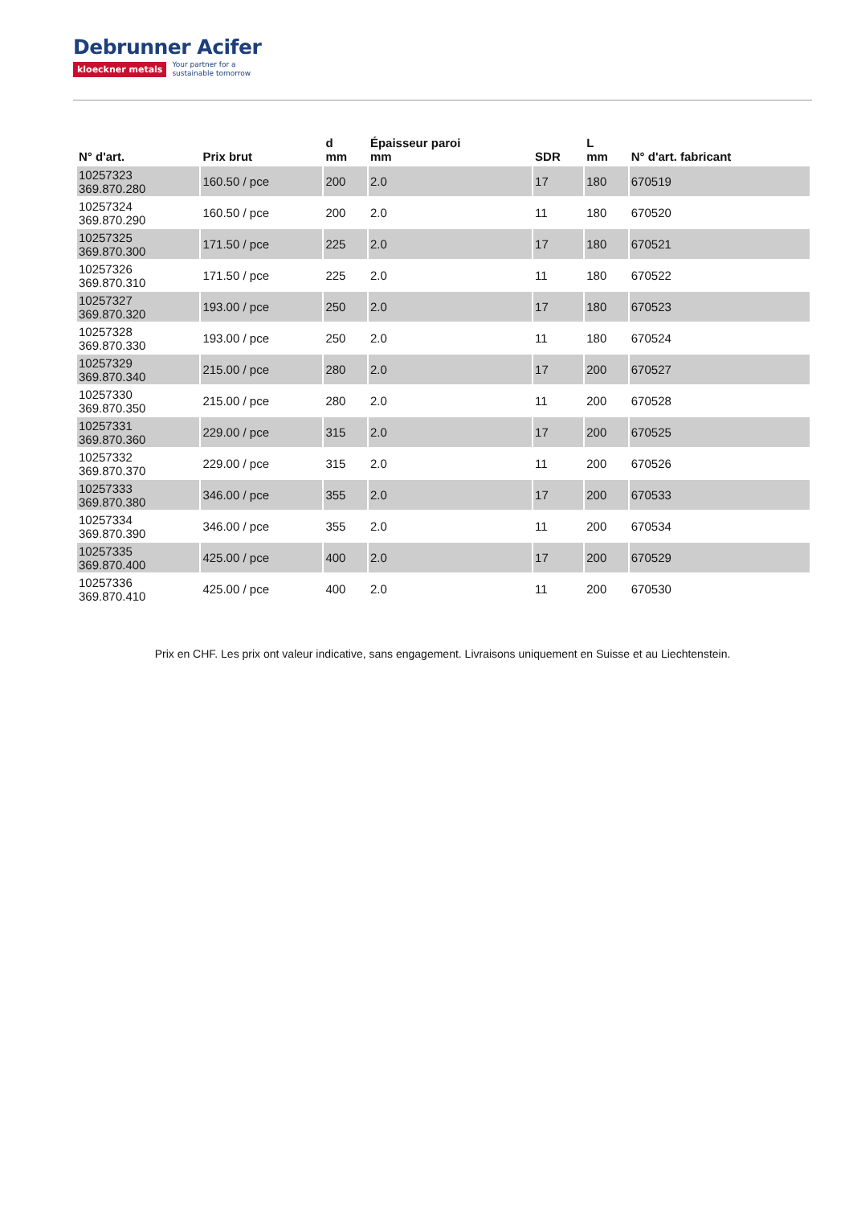Debrunner Acifer
kloeckner metals Your partner for a
sustainable tomorrow
| N° d'art. | Prix brut | d mm | Épaisseur paroi mm | SDR | L mm | N° d'art. fabricant |
| --- | --- | --- | --- | --- | --- | --- |
| 10257323 369.870.280 | 160.50 / pce | 200 | 2.0 | 17 | 180 | 670519 |
| 10257324 369.870.290 | 160.50 / pce | 200 | 2.0 | 11 | 180 | 670520 |
| 10257325 369.870.300 | 171.50 / pce | 225 | 2.0 | 17 | 180 | 670521 |
| 10257326 369.870.310 | 171.50 / pce | 225 | 2.0 | 11 | 180 | 670522 |
| 10257327 369.870.320 | 193.00 / pce | 250 | 2.0 | 17 | 180 | 670523 |
| 10257328 369.870.330 | 193.00 / pce | 250 | 2.0 | 11 | 180 | 670524 |
| 10257329 369.870.340 | 215.00 / pce | 280 | 2.0 | 17 | 200 | 670527 |
| 10257330 369.870.350 | 215.00 / pce | 280 | 2.0 | 11 | 200 | 670528 |
| 10257331 369.870.360 | 229.00 / pce | 315 | 2.0 | 17 | 200 | 670525 |
| 10257332 369.870.370 | 229.00 / pce | 315 | 2.0 | 11 | 200 | 670526 |
| 10257333 369.870.380 | 346.00 / pce | 355 | 2.0 | 17 | 200 | 670533 |
| 10257334 369.870.390 | 346.00 / pce | 355 | 2.0 | 11 | 200 | 670534 |
| 10257335 369.870.400 | 425.00 / pce | 400 | 2.0 | 17 | 200 | 670529 |
| 10257336 369.870.410 | 425.00 / pce | 400 | 2.0 | 11 | 200 | 670530 |
Prix en CHF. Les prix ont valeur indicative, sans engagement. Livraisons uniquement en Suisse et au Liechtenstein.